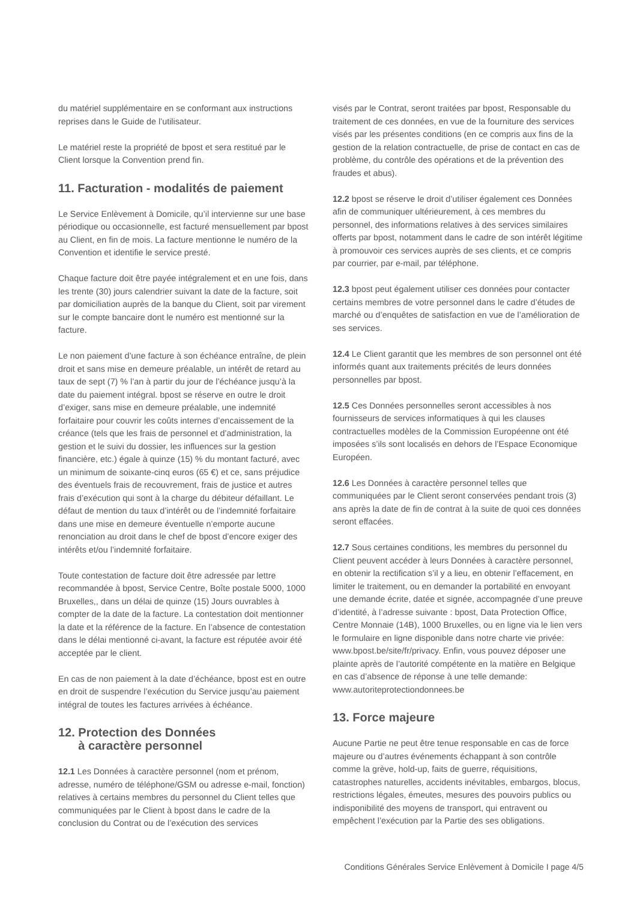du matériel supplémentaire en se conformant aux instructions reprises dans le Guide de l’utilisateur.
Le matériel reste la propriété de bpost et sera restitué par le Client lorsque la Convention prend fin.
11. Facturation - modalités de paiement
Le Service Enlèvement à Domicile, qu’il intervienne sur une base périodique ou occasionnelle, est facturé mensuellement par bpost au Client, en fin de mois. La facture mentionne le numéro de la Convention et identifie le service presté.
Chaque facture doit être payée intégralement et en une fois, dans les trente (30) jours calendrier suivant la date de la facture, soit par domiciliation auprès de la banque du Client, soit par virement sur le compte bancaire dont le numéro est mentionné sur la facture.
Le non paiement d’une facture à son échéance entraîne, de plein droit et sans mise en demeure préalable, un intérêt de retard au taux de sept (7) % l’an à partir du jour de l’échéance jusqu’à la date du paiement intégral. bpost se réserve en outre le droit d’exiger, sans mise en demeure préalable, une indemnité forfaitaire pour couvrir les coûts internes d’encaissement de la créance (tels que les frais de personnel et d’administration, la gestion et le suivi du dossier, les influences sur la gestion financière, etc.) égale à quinze (15) % du montant facturé, avec un minimum de soixante-cinq euros (65 €) et ce, sans préjudice des éventuels frais de recouvrement, frais de justice et autres frais d’exécution qui sont à la charge du débiteur défaillant. Le défaut de mention du taux d’intérêt ou de l’indemnité forfaitaire dans une mise en demeure éventuelle n’emporte aucune renonciation au droit dans le chef de bpost d’encore exiger des intérêts et/ou l’indemnité forfaitaire.
Toute contestation de facture doit être adressée par lettre recommandée à bpost, Service Centre, Boîte postale 5000, 1000 Bruxelles,, dans un délai de quinze (15) Jours ouvrables à compter de la date de la facture. La contestation doit mentionner la date et la référence de la facture. En l’absence de contestation dans le délai mentionné ci-avant, la facture est réputée avoir été acceptée par le client.
En cas de non paiement à la date d’échéance, bpost est en outre en droit de suspendre l’exécution du Service jusqu’au paiement intégral de toutes les factures arrivées à échéance.
12. Protection des Données
à caractère personnel
12.1 Les Données à caractère personnel (nom et prénom, adresse, numéro de téléphone/GSM ou adresse e-mail, fonction) relatives à certains membres du personnel du Client telles que communiquées par le Client à bpost dans le cadre de la conclusion du Contrat ou de l’exécution des services
visés par le Contrat, seront traitées par bpost, Responsable du traitement de ces données, en vue de la fourniture des services visés par les présentes conditions (en ce compris aux fins de la gestion de la relation contractuelle, de prise de contact en cas de problème, du contrôle des opérations et de la prévention des fraudes et abus).
12.2 bpost se réserve le droit d’utiliser également ces Données afin de communiquer ultérieurement, à ces membres du personnel, des informations relatives à des services similaires offerts par bpost, notamment dans le cadre de son intérêt légitime à promouvoir ces services auprès de ses clients, et ce compris par courrier, par e-mail, par téléphone.
12.3 bpost peut également utiliser ces données pour contacter certains membres de votre personnel dans le cadre d’études de marché ou d’enquêtes de satisfaction en vue de l’amélioration de ses services.
12.4 Le Client garantit que les membres de son personnel ont été informés quant aux traitements précités de leurs données personnelles par bpost.
12.5 Ces Données personnelles seront accessibles à nos fournisseurs de services informatiques à qui les clauses contractuelles modèles de la Commission Européenne ont été imposées s’ils sont localisés en dehors de l’Espace Economique Européen.
12.6 Les Données à caractère personnel telles que communiquées par le Client seront conservées pendant trois (3) ans après la date de fin de contrat à la suite de quoi ces données seront effacées.
12.7 Sous certaines conditions, les membres du personnel du Client peuvent accéder à leurs Données à caractère personnel, en obtenir la rectification s’il y a lieu, en obtenir l’effacement, en limiter le traitement, ou en demander la portabilité en envoyant une demande écrite, datée et signée, accompagnée d’une preuve d’identité, à l’adresse suivante : bpost, Data Protection Office, Centre Monnaie (14B), 1000 Bruxelles, ou en ligne via le lien vers le formulaire en ligne disponible dans notre charte vie privée: www.bpost.be/site/fr/privacy. Enfin, vous pouvez déposer une plainte après de l’autorité compétente en la matière en Belgique en cas d’absence de réponse à une telle demande: www.autoriteprotectiondonnees.be
13. Force majeure
Aucune Partie ne peut être tenue responsable en cas de force majeure ou d’autres événements échappant à son contrôle comme la grève, hold-up, faits de guerre, réquisitions, catastrophes naturelles, accidents inévitables, embargos, blocus, restrictions légales, émeutes, mesures des pouvoirs publics ou indisponibilité des moyens de transport, qui entravent ou empêchent l’exécution par la Partie des ses obligations.
Conditions Générales Service Enlèvement à Domicile I page 4/5